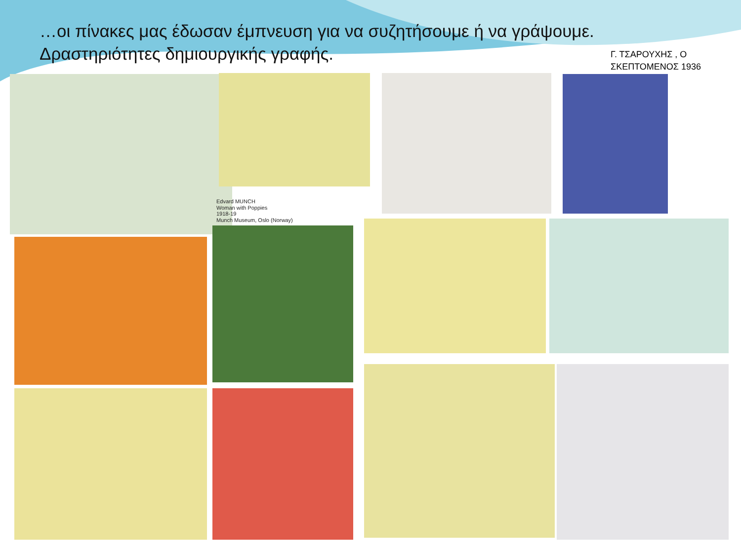…οι πίνακες μας έδωσαν έμπνευση για να συζητήσουμε ή να γράψουμε.
Δραστηριότητες δημιουργικής γραφής.
Γ. ΤΣΑΡΟΥΧΗΣ , Ο
ΣΚΕΠΤΟΜΕΝΟΣ 1936
Edvard MUNCH
Woman with Poppies
1918-19
Munch Museum, Oslo (Norway)